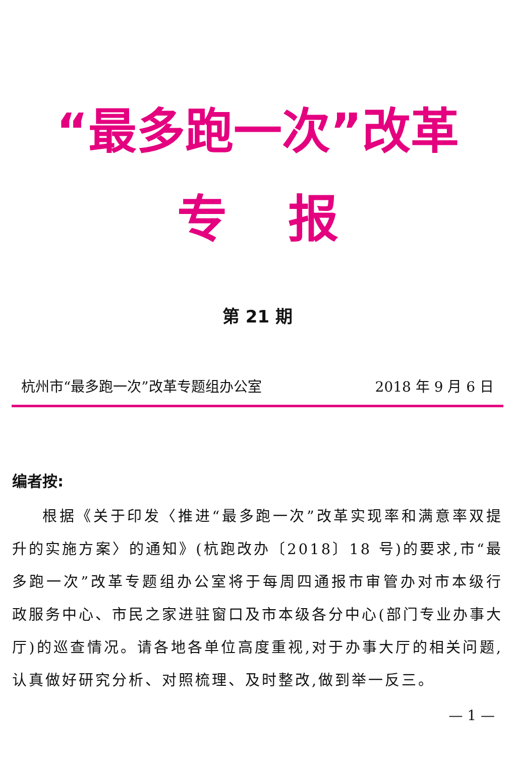“最多跑一次”改革
专报
第 21 期
杭州市“最多跑一次”改革专题组办公室 2018 年 9 月 6 日
编者按:
根据《关于印发〈推进“最多跑一次”改革实现率和满意率双提升的实施方案〉的通知》(杭跑改办〔2018〕18 号)的要求,市“最多跑一次”改革专题组办公室将于每周四通报市审管办对市本级行政服务中心、市民之家进驻窗口及市本级各分中心(部门专业办事大厅)的巡查情况。请各地各单位高度重视,对于办事大厅的相关问题,认真做好研究分析、对照梳理、及时整改,做到举一反三。
— 1 —